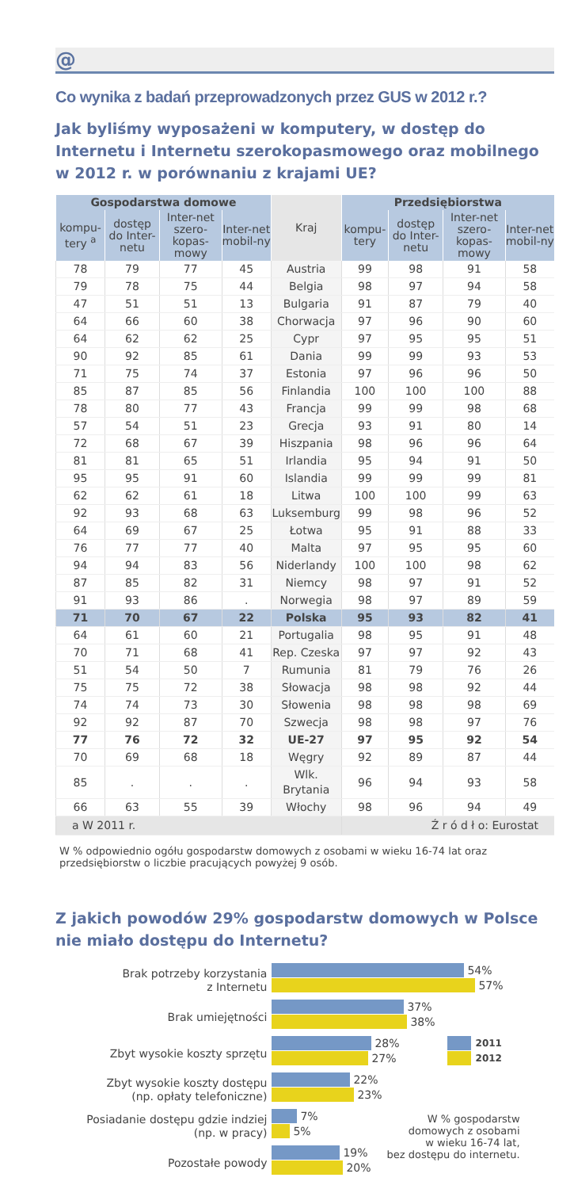@
Co wynika z badań przeprowadzonych przez GUS w 2012 r.?
Jak byliśmy wyposażeni w komputery, w dostęp do Internetu i Internetu szerokopasmowego oraz mobilnego w 2012 r. w porównaniu z krajami UE?
| Gospodarstwa domowe | | | | Kraj | Przedsiębiorstwa | | | |
| --- | --- | --- | --- | --- | --- | --- | --- | --- |
| kompu-tery <sup>a</sup> | dostęp do Inter-netu | Inter-net szero-kopas-mowy | Inter-net mobil-ny | | kompu-tery | dostęp do Inter-netu | Inter-net szero-kopas-mowy | Inter-net mobil-ny |
| 78 | 79 | 77 | 45 | Austria | 99 | 98 | 91 | 58 |
| 79 | 78 | 75 | 44 | Belgia | 98 | 97 | 94 | 58 |
| 47 | 51 | 51 | 13 | Bulgaria | 91 | 87 | 79 | 40 |
| 64 | 66 | 60 | 38 | Chorwacja | 97 | 96 | 90 | 60 |
| 64 | 62 | 62 | 25 | Cypr | 97 | 95 | 95 | 51 |
| 90 | 92 | 85 | 61 | Dania | 99 | 99 | 93 | 53 |
| 71 | 75 | 74 | 37 | Estonia | 97 | 96 | 96 | 50 |
| 85 | 87 | 85 | 56 | Finlandia | 100 | 100 | 100 | 88 |
| 78 | 80 | 77 | 43 | Francja | 99 | 99 | 98 | 68 |
| 57 | 54 | 51 | 23 | Grecja | 93 | 91 | 80 | 14 |
| 72 | 68 | 67 | 39 | Hiszpania | 98 | 96 | 96 | 64 |
| 81 | 81 | 65 | 51 | Irlandia | 95 | 94 | 91 | 50 |
| 95 | 95 | 91 | 60 | Islandia | 99 | 99 | 99 | 81 |
| 62 | 62 | 61 | 18 | Litwa | 100 | 100 | 99 | 63 |
| 92 | 93 | 68 | 63 | Luksemburg | 99 | 98 | 96 | 52 |
| 64 | 69 | 67 | 25 | Łotwa | 95 | 91 | 88 | 33 |
| 76 | 77 | 77 | 40 | Malta | 97 | 95 | 95 | 60 |
| 94 | 94 | 83 | 56 | Niderlandy | 100 | 100 | 98 | 62 |
| 87 | 85 | 82 | 31 | Niemcy | 98 | 97 | 91 | 52 |
| 91 | 93 | 86 | . | Norwegia | 98 | 97 | 89 | 59 |
| 71 | 70 | 67 | 22 | Polska | 95 | 93 | 82 | 41 |
| 64 | 61 | 60 | 21 | Portugalia | 98 | 95 | 91 | 48 |
| 70 | 71 | 68 | 41 | Rep. Czeska | 97 | 97 | 92 | 43 |
| 51 | 54 | 50 | 7 | Rumunia | 81 | 79 | 76 | 26 |
| 75 | 75 | 72 | 38 | Słowacja | 98 | 98 | 92 | 44 |
| 74 | 74 | 73 | 30 | Słowenia | 98 | 98 | 98 | 69 |
| 92 | 92 | 87 | 70 | Szwecja | 98 | 98 | 97 | 76 |
| 77 | 76 | 72 | 32 | UE-27 | 97 | 95 | 92 | 54 |
| 70 | 69 | 68 | 18 | Węgry | 92 | 89 | 87 | 44 |
| 85 | . | . | . | Wlk. Brytania | 96 | 94 | 93 | 58 |
| 66 | 63 | 55 | 39 | Włochy | 98 | 96 | 94 | 49 |
| a W 2011 r. | | | | | Ź r ó d ł o: Eurostat | | | |
W % odpowiednio ogółu gospodarstw domowych z osobami w wieku 16-74 lat oraz przedsiębiorstw o liczbie pracujących powyżej 9 osób.
Z jakich powodów 29% gospodarstw domowych w Polsce nie miało dostępu do Internetu?
Brak potrzeby korzystania
z Internetu
Brak umiejętności
Zbyt wysokie koszty sprzętu
Zbyt wysokie koszty dostępu
(np. opłaty telefoniczne)
Posiadanie dostępu gdzie indziej
(np. w pracy)
Pozostałe powody
54%
57%
37%
38%
28%
27%
2011
2012
22%
23%
7%
5%
19%
20%
W % gospodarstw
domowych z osobami
w wieku 16-74 lat,
bez dostępu do internetu.